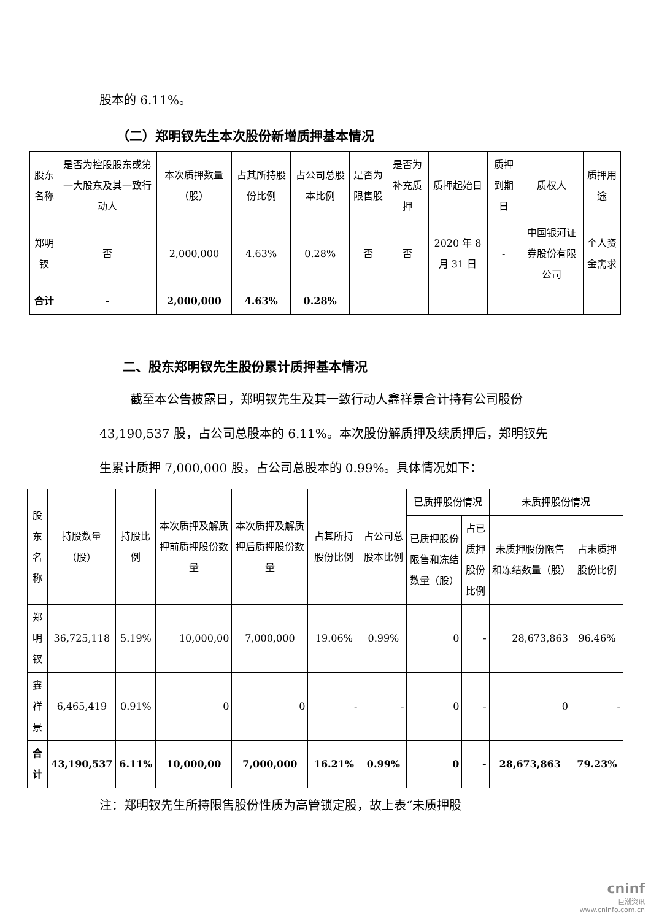股本的 6.11%。
（二）郑明钗先生本次股份新增质押基本情况
| 股东名称 | 是否为控股股东或第一大股东及其一致行动人 | 本次质押数量（股） | 占其所持股份比例 | 占公司总股本比例 | 是否为限售股 | 是否为补充质押 | 质押起始日 | 质押到期日 | 质权人 | 质押用途 |
| --- | --- | --- | --- | --- | --- | --- | --- | --- | --- | --- |
| 郑明钗 | 否 | 2,000,000 | 4.63% | 0.28% | 否 | 否 | 2020 年 8 月 31 日 | - | 中国银河证券股份有限公司 | 个人资金需求 |
| 合计 | - | 2,000,000 | 4.63% | 0.28% | | | | | | |
二、股东郑明钗先生股份累计质押基本情况
截至本公告披露日，郑明钗先生及其一致行动人鑫祥景合计持有公司股份 43,190,537 股，占公司总股本的 6.11%。本次股份解质押及续质押后，郑明钗先生累计质押 7,000,000 股，占公司总股本的 0.99%。具体情况如下：
| 股东名称 | 持股数量（股） | 持股比例 | 本次质押及解质押前质押股份数量 | 本次质押及解质押后质押股份数量 | 占其所持股份比例 | 占公司总股本比例 | 已质押股份情况 | | 未质押股份情况 | |
| --- | --- | --- | --- | --- | --- | --- | --- | --- | --- | --- |
| | | | | | | | 已质押股份限售和冻结数量（股） | 占已质押股份比例 | 未质押股份限售和冻结数量（股） | 占未质押股份比例 |
| 郑明钗 | 36,725,118 | 5.19% | 10,000,00 | 7,000,000 | 19.06% | 0.99% | 0 | - | 28,673,863 | 96.46% |
| 鑫祥景 | 6,465,419 | 0.91% | 0 | 0 | - | - | 0 | - | 0 | - |
| 合计 | 43,190,537 | 6.11% | 10,000,00 | 7,000,000 | 16.21% | 0.99% | 0 | - | 28,673,863 | 79.23% |
注：郑明钗先生所持限售股份性质为高管锁定股，故上表“未质押股
cninf
巨潮资讯
www.cninfo.com.cn